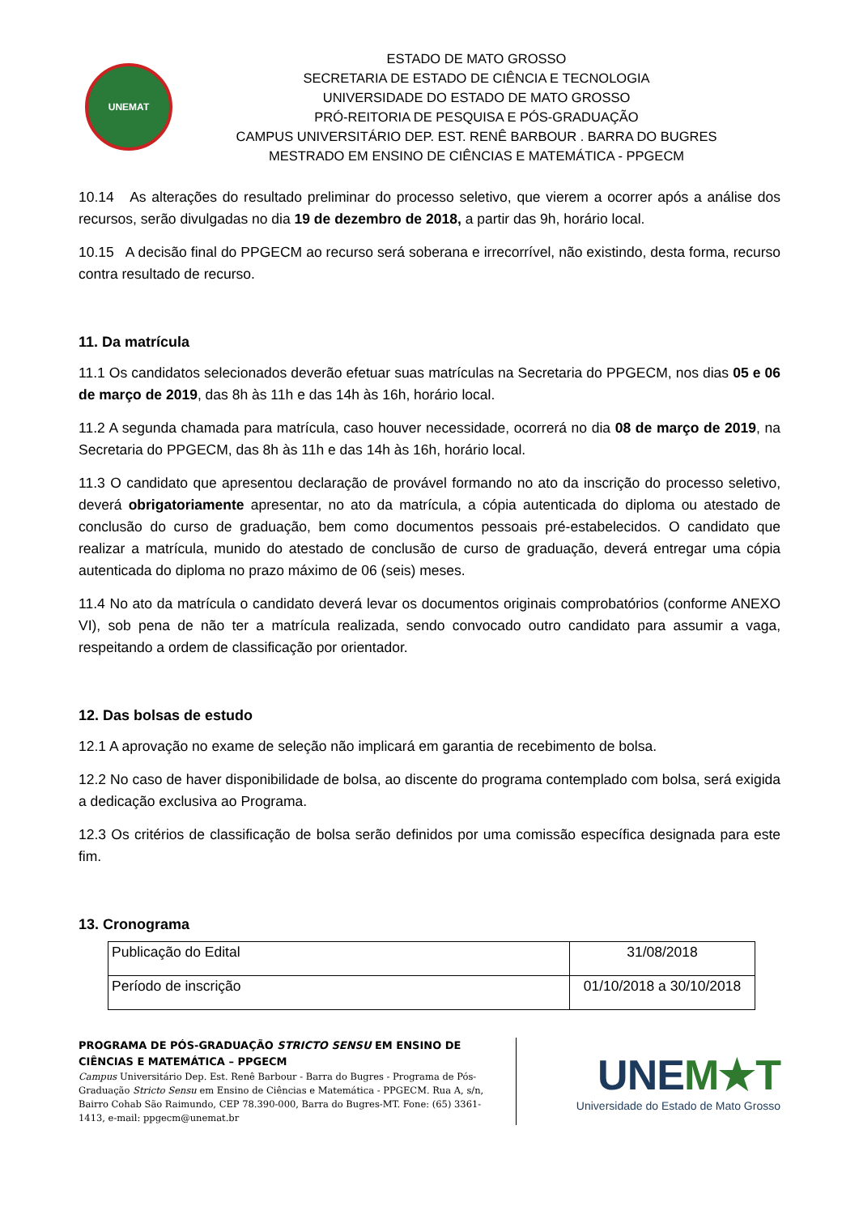UNEMAT
ESTADO DE MATO GROSSO
SECRETARIA DE ESTADO DE CIÊNCIA E TECNOLOGIA
UNIVERSIDADE DO ESTADO DE MATO GROSSO
PRÓ-REITORIA DE PESQUISA E PÓS-GRADUAÇÃO
CAMPUS UNIVERSITÁRIO DEP. EST. RENÊ BARBOUR . BARRA DO BUGRES
MESTRADO EM ENSINO DE CIÊNCIAS E MATEMÁTICA - PPGECM
10.14 As alterações do resultado preliminar do processo seletivo, que vierem a ocorrer após a análise dos recursos, serão divulgadas no dia 19 de dezembro de 2018, a partir das 9h, horário local.
10.15 A decisão final do PPGECM ao recurso será soberana e irrecorrível, não existindo, desta forma, recurso contra resultado de recurso.
11. Da matrícula
11.1 Os candidatos selecionados deverão efetuar suas matrículas na Secretaria do PPGECM, nos dias 05 e 06 de março de 2019, das 8h às 11h e das 14h às 16h, horário local.
11.2 A segunda chamada para matrícula, caso houver necessidade, ocorrerá no dia 08 de março de 2019, na Secretaria do PPGECM, das 8h às 11h e das 14h às 16h, horário local.
11.3 O candidato que apresentou declaração de provável formando no ato da inscrição do processo seletivo, deverá obrigatoriamente apresentar, no ato da matrícula, a cópia autenticada do diploma ou atestado de conclusão do curso de graduação, bem como documentos pessoais pré-estabelecidos. O candidato que realizar a matrícula, munido do atestado de conclusão de curso de graduação, deverá entregar uma cópia autenticada do diploma no prazo máximo de 06 (seis) meses.
11.4 No ato da matrícula o candidato deverá levar os documentos originais comprobatórios (conforme ANEXO VI), sob pena de não ter a matrícula realizada, sendo convocado outro candidato para assumir a vaga, respeitando a ordem de classificação por orientador.
12. Das bolsas de estudo
12.1 A aprovação no exame de seleção não implicará em garantia de recebimento de bolsa.
12.2 No caso de haver disponibilidade de bolsa, ao discente do programa contemplado com bolsa, será exigida a dedicação exclusiva ao Programa.
12.3 Os critérios de classificação de bolsa serão definidos por uma comissão específica designada para este fim.
13. Cronograma
| Publicação do Edital | 31/08/2018 |
| Período de inscrição | 01/10/2018 a 30/10/2018 |
PROGRAMA DE PÓS-GRADUAÇÃO STRICTO SENSU EM ENSINO DE CIÊNCIAS E MATEMÁTICA – PPGECM
Campus Universitário Dep. Est. Renê Barbour - Barra do Bugres - Programa de Pós-Graduação Stricto Sensu em Ensino de Ciências e Matemática - PPGECM. Rua A, s/n, Bairro Cohab São Raimundo, CEP 78.390-000, Barra do Bugres-MT. Fone: (65) 3361-1413, e-mail: ppgecm@unemat.br
UNEM★T
Universidade do Estado de Mato Grosso